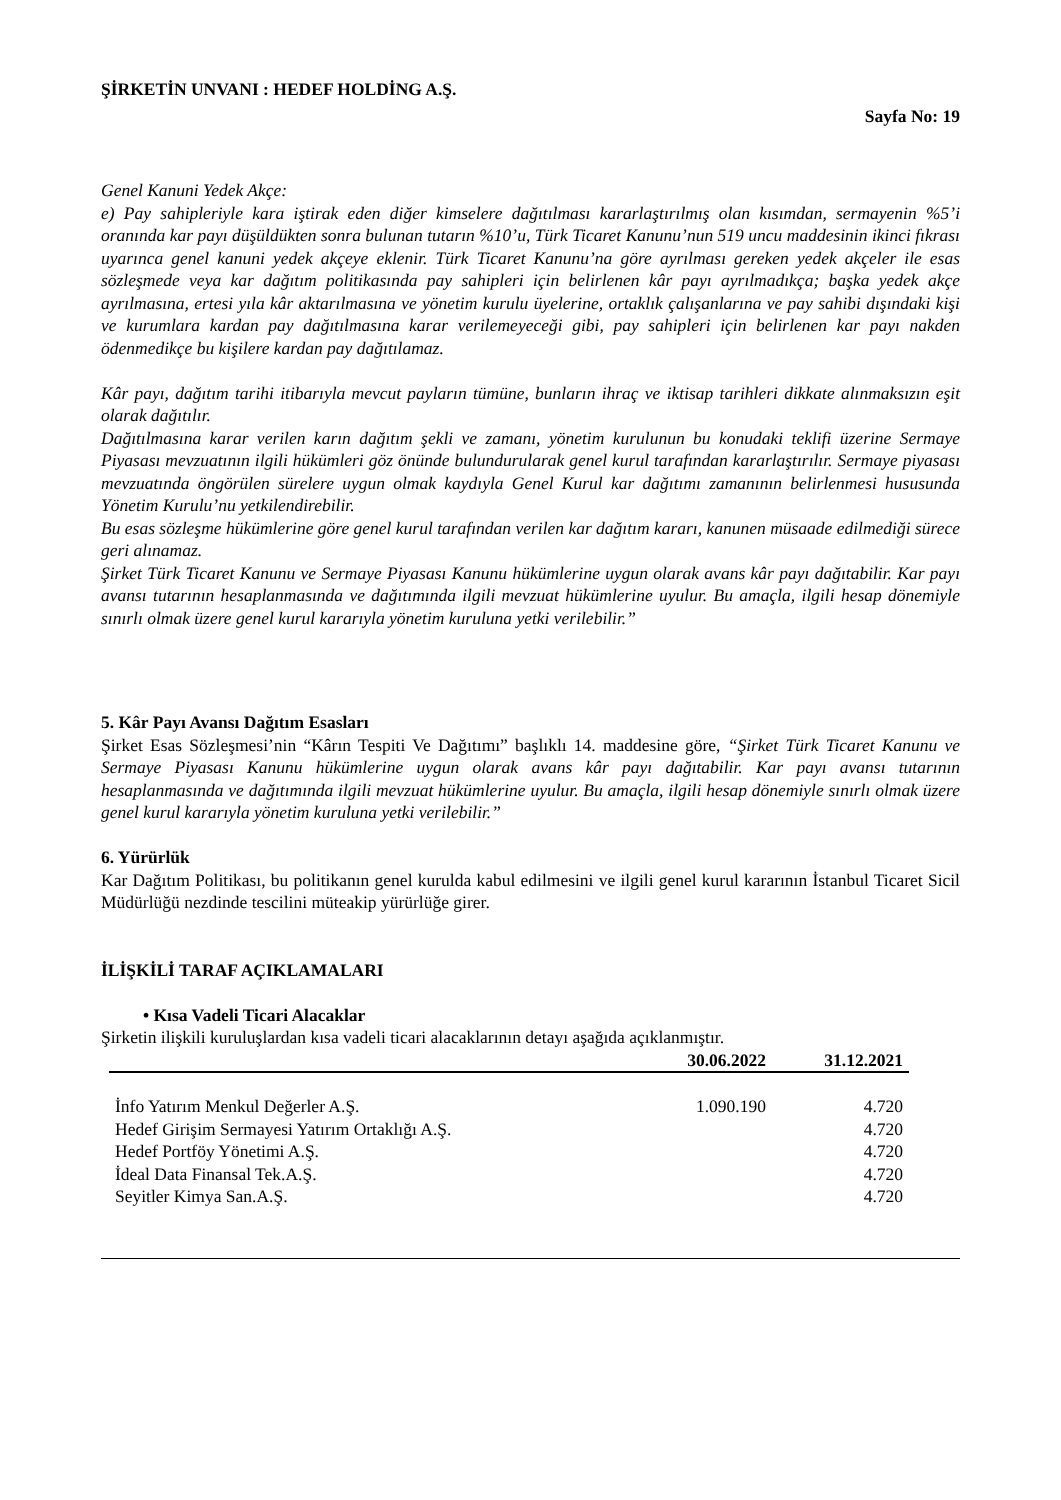ŞİRKETİN UNVANI : HEDEF HOLDİNG A.Ş.
Sayfa No: 19
Genel Kanuni Yedek Akçe:
e) Pay sahipleriyle kara iştirak eden diğer kimselere dağıtılması kararlaştırılmış olan kısımdan, sermayenin %5’i oranında kar payı düşüldükten sonra bulunan tutarın %10’u, Türk Ticaret Kanunu’nun 519 uncu maddesinin ikinci fıkrası uyarınca genel kanuni yedek akçeye eklenir. Türk Ticaret Kanunu’na göre ayrılması gereken yedek akçeler ile esas sözleşmede veya kar dağıtım politikasında pay sahipleri için belirlenen kâr payı ayrılmadıkça; başka yedek akçe ayrılmasına, ertesi yıla kâr aktarılmasına ve yönetim kurulu üyelerine, ortaklık çalışanlarına ve pay sahibi dışındaki kişi ve kurumlara kardan pay dağıtılmasına karar verilemeyeceği gibi, pay sahipleri için belirlenen kar payı nakden ödenmedikçe bu kişilere kardan pay dağıtılamaz.
Kâr payı, dağıtım tarihi itibarıyla mevcut payların tümüne, bunların ihraç ve iktisap tarihleri dikkate alınmaksızın eşit olarak dağıtılır.
Dağıtılmasına karar verilen karın dağıtım şekli ve zamanı, yönetim kurulunun bu konudaki teklifi üzerine Sermaye Piyasası mevzuatının ilgili hükümleri göz önünde bulundurularak genel kurul tarafından kararlaştırılır. Sermaye piyasası mevzuatında öngörülen sürelere uygun olmak kaydıyla Genel Kurul kar dağıtımı zamanının belirlenmesi hususunda Yönetim Kurulu’nu yetkilendirebilir.
Bu esas sözleşme hükümlerine göre genel kurul tarafından verilen kar dağıtım kararı, kanunen müsaade edilmediği sürece geri alınamaz.
Şirket Türk Ticaret Kanunu ve Sermaye Piyasası Kanunu hükümlerine uygun olarak avans kâr payı dağıtabilir. Kar payı avansı tutarının hesaplanmasında ve dağıtımında ilgili mevzuat hükümlerine uyulur. Bu amaçla, ilgili hesap dönemiyle sınırlı olmak üzere genel kurul kararıyla yönetim kuruluna yetki verilebilir.”
5. Kâr Payı Avansı Dağıtım Esasları
Şirket Esas Sözleşmesi’nin “Kârın Tespiti Ve Dağıtımı” başlıklı 14. maddesine göre, “Şirket Türk Ticaret Kanunu ve Sermaye Piyasası Kanunu hükümlerine uygun olarak avans kâr payı dağıtabilir. Kar payı avansı tutarının hesaplanmasında ve dağıtımında ilgili mevzuat hükümlerine uyulur. Bu amaçla, ilgili hesap dönemiyle sınırlı olmak üzere genel kurul kararıyla yönetim kuruluna yetki verilebilir.”
6. Yürürlük
Kar Dağıtım Politikası, bu politikanın genel kurulda kabul edilmesini ve ilgili genel kurul kararının İstanbul Ticaret Sicil Müdürlüğü nezdinde tescilini müteakip yürürlüğe girer.
İLİŞKİLİ TARAF AÇIKLAMALARI
• Kısa Vadeli Ticari Alacaklar
Şirketin ilişkili kuruluşlardan kısa vadeli ticari alacaklarının detayı aşağıda açıklanmıştır.
| | 30.06.2022 | 31.12.2021 |
| --- | --- | --- |
| İnfo Yatırım Menkul Değerler A.Ş. | 1.090.190 | 4.720 |
| Hedef Girişim Sermayesi Yatırım Ortaklığı A.Ş. | | 4.720 |
| Hedef Portföy Yönetimi A.Ş. | | 4.720 |
| İdeal Data Finansal Tek.A.Ş. | | 4.720 |
| Seyitler Kimya San.A.Ş. | | 4.720 |